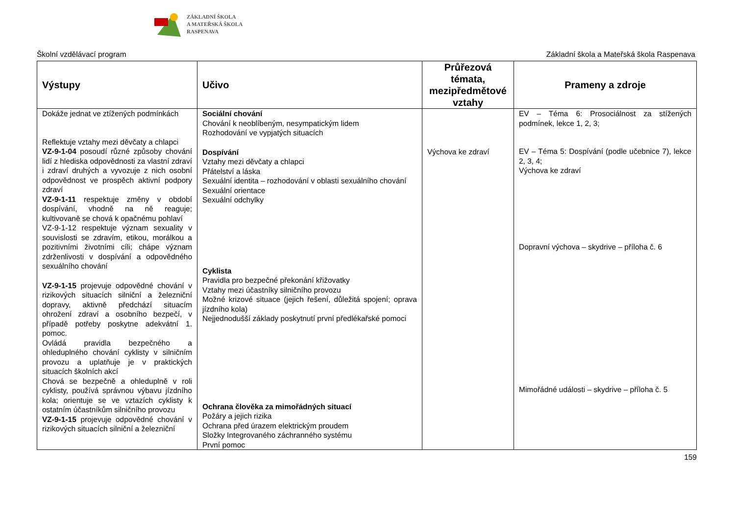ZÁKLADNÍ ŠKOLA
A MATEŘSKÁ ŠKOLA
RASPENAVA
Školní vzdělávací program Základní škola a Mateřská škola Raspenava
| Výstupy | Učivo | Průřezová témata, mezipředmětové vztahy | Prameny a zdroje |
| --- | --- | --- | --- |
| Dokáže jednat ve ztížených podmínkách Reflektuje vztahy mezi děvčaty a chlapci VZ-9-1-04 posoudí různé způsoby chování lidí z hlediska odpovědnosti za vlastní zdraví i zdraví druhých a vyvozuje z nich osobní odpovědnost ve prospěch aktivní podpory zdraví VZ-9-1-11 respektuje změny v období dospívání, vhodně na ně reaguje; kultivovaně se chová k opačnému pohlaví VZ-9-1-12 respektuje význam sexuality v souvislosti se zdravím, etikou, morálkou a pozitivními životními cíli; chápe význam zdrženlivosti v dospívání a odpovědného sexuálního chování VZ-9-1-15 projevuje odpovědné chování v rizikových situacích silniční a železniční dopravy, aktivně předchází situacím ohrožení zdraví a osobního bezpečí, v případě potřeby poskytne adekvátní 1. pomoc. Ovládá pravidla bezpečného a ohleduplného chování cyklisty v silničním provozu a uplatňuje je v praktických situacích školních akcí Chová se bezpečně a ohleduplně v roli cyklisty, používá správnou výbavu jízdního kola; orientuje se ve vztazích cyklisty k ostatním účastníkům silničního provozu VZ-9-1-15 projevuje odpovědné chování v rizikových situacích silniční a železniční | Sociální chování Chování k neoblíbeným, nesympatickým lidem Rozhodování ve vypjatých situacích Dospívání Vztahy mezi děvčaty a chlapci Přátelství a láska Sexuální identita – rozhodování v oblasti sexuálního chování Sexuální orientace Sexuální odchylky Cyklista Pravidla pro bezpečné překonání křižovatky Vztahy mezi účastníky silničního provozu Možné krizové situace (jejich řešení, důležitá spojení; oprava jízdního kola) Nejjednodušší základy poskytnutí první předlékařské pomoci Ochrana člověka za mimořádných situací Požáry a jejich rizika Ochrana před úrazem elektrickým proudem Složky Integrovaného záchranného systému První pomoc | Výchova ke zdraví | EV – Téma 6: Prosociálnost za stížených podmínek, lekce 1, 2, 3; EV – Téma 5: Dospívání (podle učebnice 7), lekce 2, 3, 4; Výchova ke zdraví Dopravní výchova – skydrive – příloha č. 6 Mimořádné události – skydrive – příloha č. 5 |
159